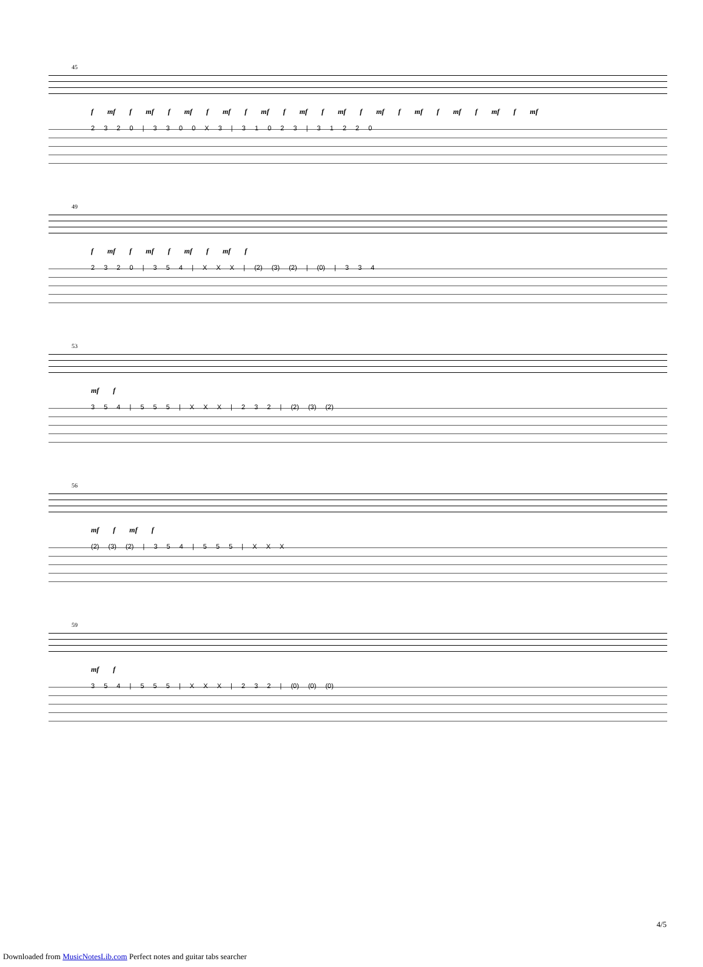45
f mf f mf f mf f mf f mf f mf f mf f mf f mf f mf f mf f mf
2 3 2 0 | 3 3 0 0 X 3 | 3 1 0 2 3 | 3 1 2 2 0
49
f mf f mf f mf f mf f
2 3 2 0 | 3 5 4 | X X X | (2) (3) (2) | (0) | 3 3 4
53
mf f
3 5 4 | 5 5 5 | X X X | 2 3 2 | (2) (3) (2)
56
mf f mf f
(2) (3) (2) | 3 5 4 | 5 5 5 | X X X
59
mf f
3 5 4 | 5 5 5 | X X X | 2 3 2 | (0) (0) (0)
4/5
Downloaded from MusicNotesLib.com Perfect notes and guitar tabs searcher